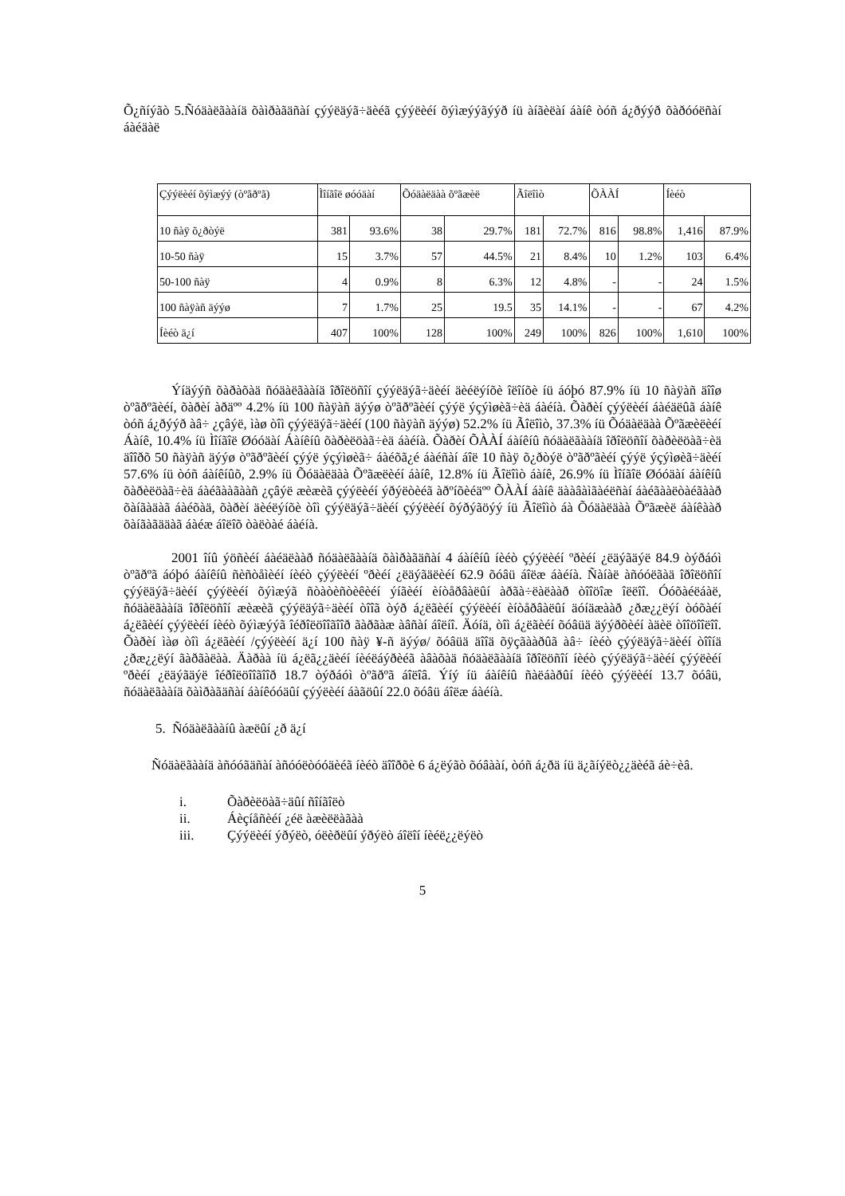Õ¿ñíýãò 5.Ñóäàëãààíä õàìðàãäñàí çýýëäýã÷äèéã çýýëèéí õýìæýýãýýð íü àíãèëàí áàíê òóñ á¿ðýýð õàðóóëñàí áàéäàë
| Çýýëèéí õýìæýý (òºãðºã) | Ìîíãîë øóóäàí | | Õóäàëäàà õºãæèë | | Ãîëîìò | | ÕÀÀÍ | | Íèéò | |
| --- | --- | --- | --- | --- | --- | --- | --- | --- | --- | --- |
| 10 ñàÿ õ¿ðòýë | 381 | 93.6% | 38 | 29.7% | 181 | 72.7% | 816 | 98.8% | 1,416 | 87.9% |
| 10-50 ñàÿ | 15 | 3.7% | 57 | 44.5% | 21 | 8.4% | 10 | 1.2% | 103 | 6.4% |
| 50-100 ñàÿ | 4 | 0.9% | 8 | 6.3% | 12 | 4.8% | - | - | 24 | 1.5% |
| 100 ñàÿàñ äýýø | 7 | 1.7% | 25 | 19.5 | 35 | 14.1% | - | - | 67 | 4.2% |
| Íèéò ä¿í | 407 | 100% | 128 | 100% | 249 | 100% | 826 | 100% | 1,610 | 100% |
Ýíäýýñ õàðàõàä ñóäàëãààíä îðîëöñîí çýýëäýã÷äèéí äèéëýíõè îëîíõè íü áóþó 87.9% íü 10 ñàÿàñ äîîø òºãðºãèéí, õàðèí àðäºº 4.2% íü 100 ñàÿàñ äýýø òºãðºãèéí çýýë ýçýìøèã÷èä áàéíà. Õàðèí çýýëèéí áàéäëûã áàíê òóñ á¿ðýýð àâ÷ ¿çâýë, ìàø òîì çýýëäýã÷äèéí (100 ñàÿàñ äýýø) 52.2% íü Ãîëîìò, 37.3% íü Õóäàëäàà Õºãæèëèéí Áàíê, 10.4% íü Ìîíãîë Øóóäàí Áàíêíû õàðèëöàã÷èä áàéíà. Õàðèí ÕÀÀÍ áàíêíû ñóäàëãààíä îðîëöñîí õàðèëöàã÷èä äîîðõ 50 ñàÿàñ äýýø òºãðºãèéí çýýë ýçýìøèã÷ áàéõã¿é áàéñàí áîë 10 ñàÿ õ¿ðòýë òºãðºãèéí çýýë ýçýìøèã÷äèéí 57.6% íü òóñ áàíêíûõ, 2.9% íü Õóäàëäàà Õºãæëèéí áàíê, 12.8% íü Ãîëîìò áàíê, 26.9% íü Ìîíãîë Øóóäàí áàíêíû õàðèëöàã÷èä áàéãààãààñ ¿çâýë æèæèã çýýëèéí ýðýëòèéã àðºíõèéäºº ÕÀÀÍ áàíê äààâàìãàéëñàí áàéãààëòàéãààð õàíãàäàã áàéõàä, õàðèí äèéëýíõè òîì çýýëäýã÷äèéí çýýëèéí õýðýãöýý íü Ãîëîìò áà Õóäàëäàà Õºãæèë áàíêààð õàíãàãääàã áàéæ áîëîõ òàëòàé áàéíà.
2001 îíû ýöñèéí áàéäëààð ñóäàëãààíä õàìðàãäñàí 4 áàíêíû íèéò çýýëèéí ºðèéí ¿ëäýãäýë 84.9 òýðáóì òºãðºã áóþó áàíêíû ñèñòåìèéí íèéò çýýëèéí ºðèéí ¿ëäýãäëèéí 62.9 õóâü áîëæ áàéíà. Ñàíàë àñóóëãàä îðîëöñîí çýýëäýã÷äèéí çýýëèéí õýìæýã ñòàòèñòèêèéí ýíãèéí èíòåðâàëûí àðãà÷ëàëààð òîîöîæ îëëîî. Óóõàéëáàë, ñóäàëãààíä îðîëöñîí æèæèã çýýëäýã÷äèéí òîîã òýð á¿ëãèéí çýýëèéí èíòåðâàëûí äóíäæààð ¿ðæ¿¿ëýí òóõàéí á¿ëãèéí çýýëèéí íèéò õýìæýýã îéðîëöîîãîîð ãàðãàæ àâñàí áîëíî. Äóíä, òîì á¿ëãèéí õóâüä äýýðõèéí àäèë òîîöîîëîî. Õàðèí ìàø òîì á¿ëãèéí /çýýëèéí ä¿í 100 ñàÿ ¥-ñ äýýø/ õóâüä äîîä õÿçãààðûã àâ÷ íèéò çýýëäýã÷äèéí òîîíä ¿ðæ¿¿ëýí ãàðãàëàà. Äàðàà íü á¿ëã¿¿äèéí íèéëáýðèéã àâàõàä ñóäàëãààíä îðîëöñîí íèéò çýýëäýã÷äèéí çýýëèéí ºðèéí ¿ëäýãäýë îéðîëöîîãîîð 18.7 òýðáóì òºãðºã áîëîâ. Ýíý íü áàíêíû ñàëáàðûí íèéò çýýëèéí 13.7 õóâü, ñóäàëãààíä õàìðàãäñàí áàíêóóäûí çýýëèéí áàãöûí 22.0 õóâü áîëæ áàéíà.
5. Ñóäàëãààíû àæëûí ¿ð ä¿í
Ñóäàëãààíä àñóóãäñàí àñóóëòóóäèéã íèéò äîîðõè 6 á¿ëýãò õóâààí, òóñ á¿ðä íü ä¿ãíýëò¿¿äèéã áè÷èâ.
i. Õàðèëöàã÷äûí ñîíãîëò
ii. Áèçíåñèéí ¿éë àæèëëàãàà
iii. Çýýëèéí ýðýëò, óëèðëûí ýðýëò áîëîí íèéë¿¿ëýëò
5